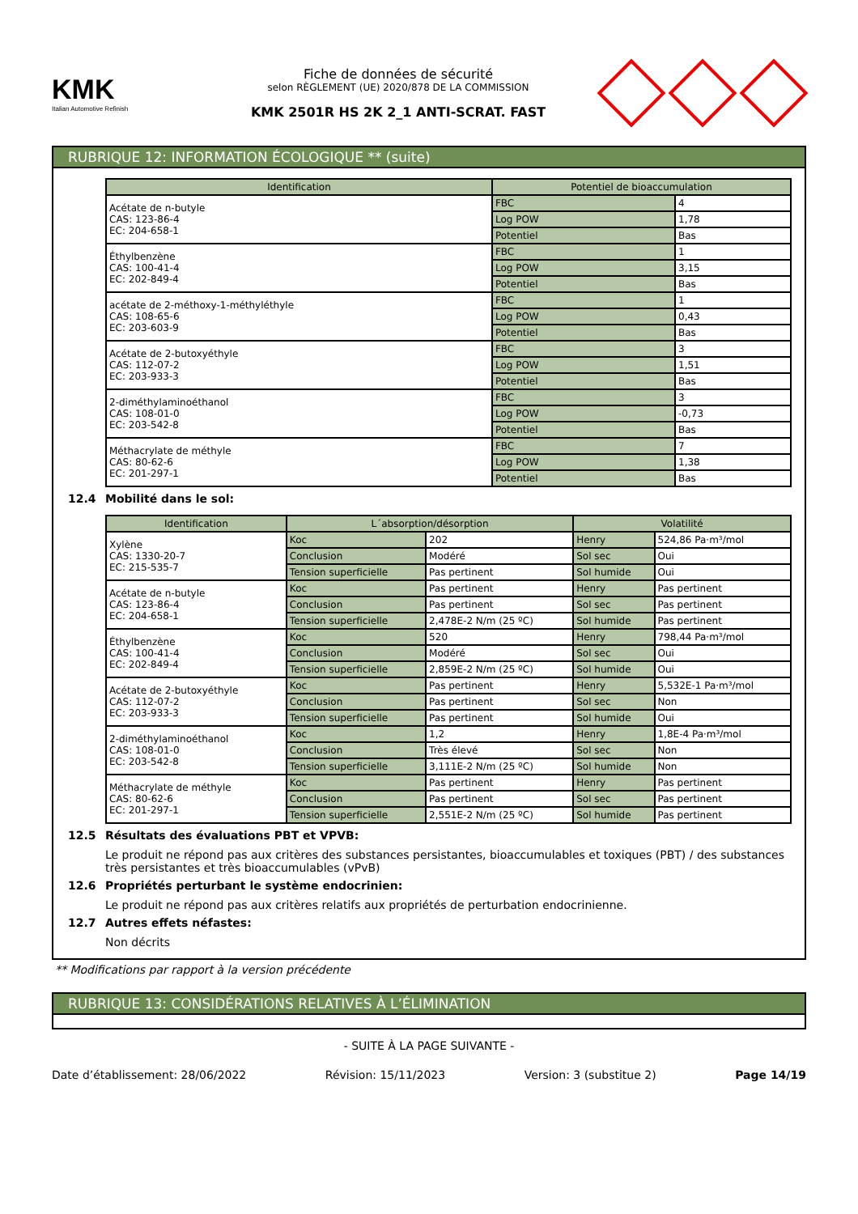KMK
Italian Automotive Refinish
Fiche de données de sécurité
selon RÈGLEMENT (UE) 2020/878 DE LA COMMISSION
KMK 2501R HS 2K 2_1 ANTI-SCRAT. FAST
RUBRIQUE 12: INFORMATION ÉCOLOGIQUE ** (suite)
| Identification | Potentiel de bioaccumulation | |
| --- | --- | --- |
| Acétate de n-butyle CAS: 123-86-4 EC: 204-658-1 | FBC | 4 |
| | Log POW | 1,78 |
| | Potentiel | Bas |
| Éthylbenzène CAS: 100-41-4 EC: 202-849-4 | FBC | 1 |
| | Log POW | 3,15 |
| | Potentiel | Bas |
| acétate de 2-méthoxy-1-méthyléthyle CAS: 108-65-6 EC: 203-603-9 | FBC | 1 |
| | Log POW | 0,43 |
| | Potentiel | Bas |
| Acétate de 2-butoxyéthyle CAS: 112-07-2 EC: 203-933-3 | FBC | 3 |
| | Log POW | 1,51 |
| | Potentiel | Bas |
| 2-diméthylaminoéthanol CAS: 108-01-0 EC: 203-542-8 | FBC | 3 |
| | Log POW | -0,73 |
| | Potentiel | Bas |
| Méthacrylate de méthyle CAS: 80-62-6 EC: 201-297-1 | FBC | 7 |
| | Log POW | 1,38 |
| | Potentiel | Bas |
12.4 Mobilité dans le sol:
| Identification | L´absorption/désorption | | Volatilité | |
| --- | --- | --- | --- | --- |
| Xylène CAS: 1330-20-7 EC: 215-535-7 | Koc | 202 | Henry | 524,86 Pa·m³/mol |
| | Conclusion | Modéré | Sol sec | Oui |
| | Tension superficielle | Pas pertinent | Sol humide | Oui |
| Acétate de n-butyle CAS: 123-86-4 EC: 204-658-1 | Koc | Pas pertinent | Henry | Pas pertinent |
| | Conclusion | Pas pertinent | Sol sec | Pas pertinent |
| | Tension superficielle | 2,478E-2 N/m (25 ºC) | Sol humide | Pas pertinent |
| Éthylbenzène CAS: 100-41-4 EC: 202-849-4 | Koc | 520 | Henry | 798,44 Pa·m³/mol |
| | Conclusion | Modéré | Sol sec | Oui |
| | Tension superficielle | 2,859E-2 N/m (25 ºC) | Sol humide | Oui |
| Acétate de 2-butoxyéthyle CAS: 112-07-2 EC: 203-933-3 | Koc | Pas pertinent | Henry | 5,532E-1 Pa·m³/mol |
| | Conclusion | Pas pertinent | Sol sec | Non |
| | Tension superficielle | Pas pertinent | Sol humide | Oui |
| 2-diméthylaminoéthanol CAS: 108-01-0 EC: 203-542-8 | Koc | 1,2 | Henry | 1,8E-4 Pa·m³/mol |
| | Conclusion | Très élevé | Sol sec | Non |
| | Tension superficielle | 3,111E-2 N/m (25 ºC) | Sol humide | Non |
| Méthacrylate de méthyle CAS: 80-62-6 EC: 201-297-1 | Koc | Pas pertinent | Henry | Pas pertinent |
| | Conclusion | Pas pertinent | Sol sec | Pas pertinent |
| | Tension superficielle | 2,551E-2 N/m (25 ºC) | Sol humide | Pas pertinent |
12.5 Résultats des évaluations PBT et VPVB:
Le produit ne répond pas aux critères des substances persistantes, bioaccumulables et toxiques (PBT) / des substances très persistantes et très bioaccumulables (vPvB)
12.6 Propriétés perturbant le système endocrinien:
Le produit ne répond pas aux critères relatifs aux propriétés de perturbation endocrinienne.
12.7 Autres effets néfastes:
Non décrits
** Modifications par rapport à la version précédente
RUBRIQUE 13: CONSIDÉRATIONS RELATIVES À L’ÉLIMINATION
- SUITE À LA PAGE SUIVANTE -
Date d’établissement: 28/06/2022 Révision: 15/11/2023 Version: 3 (substitue 2) Page 14/19